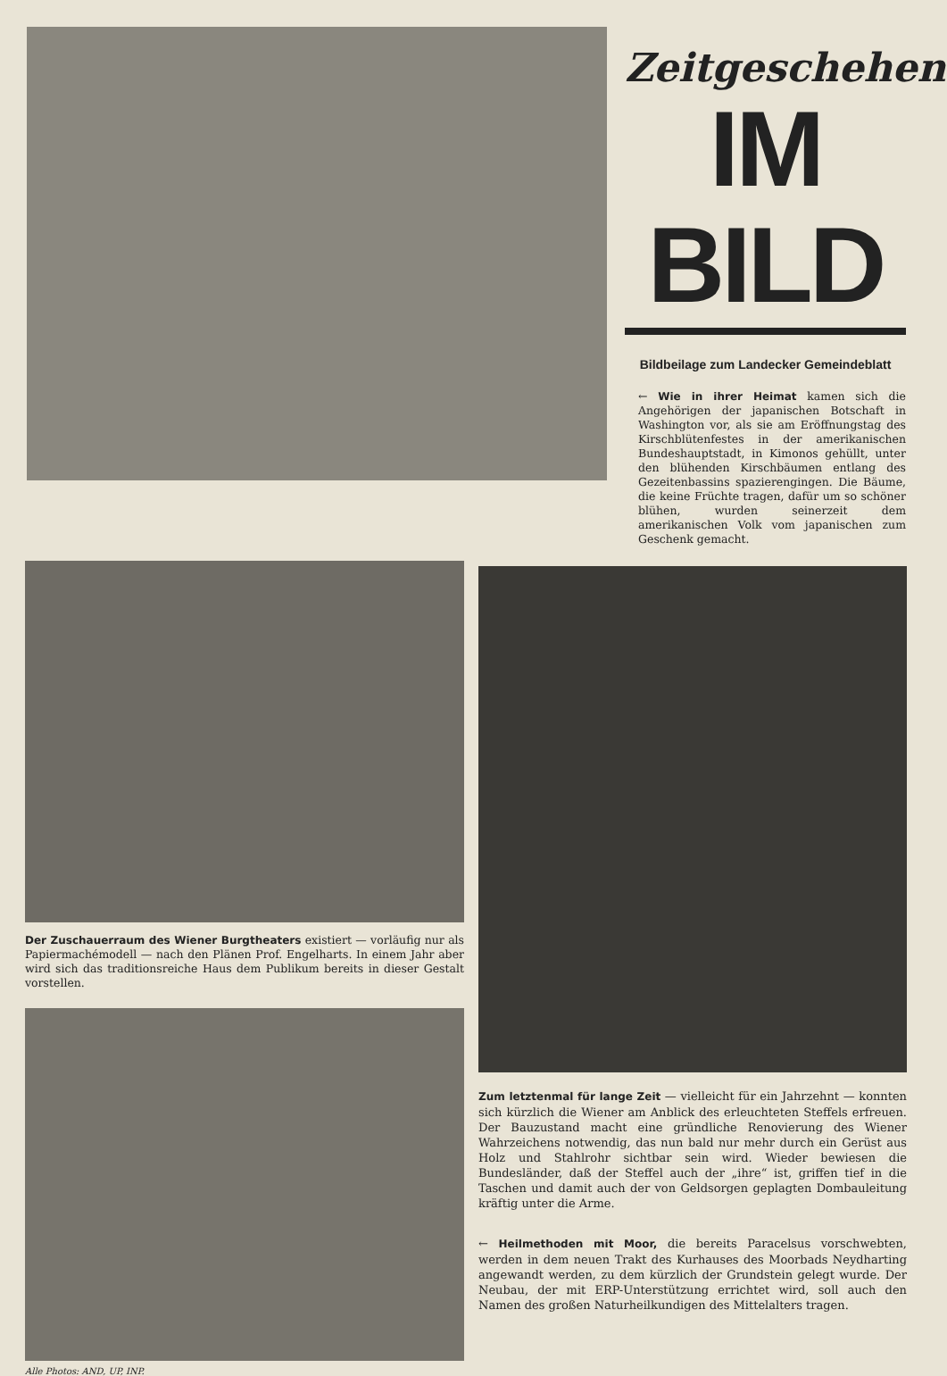Zeitgeschehen
IM BILD
Bildbeilage zum Landecker Gemeindeblatt
← Wie in ihrer Heimat kamen sich die Angehörigen der japanischen Botschaft in Washington vor, als sie am Eröffnungstag des Kirschblütenfestes in der amerikanischen Bundeshauptstadt, in Kimonos gehüllt, unter den blühenden Kirschbäumen entlang des Gezeitenbassins spazierengingen. Die Bäume, die keine Früchte tragen, dafür um so schöner blühen, wurden seinerzeit dem amerikanischen Volk vom japanischen zum Geschenk gemacht.
Der Zuschauerraum des Wiener Burgtheaters existiert — vorläufig nur als Papiermachémodell — nach den Plänen Prof. Engelharts. In einem Jahr aber wird sich das traditionsreiche Haus dem Publikum bereits in dieser Gestalt vorstellen.
Alle Photos: AND, UP, INP.
Zum letztenmal für lange Zeit — vielleicht für ein Jahrzehnt — konnten sich kürzlich die Wiener am Anblick des erleuchteten Steffels erfreuen. Der Bauzustand macht eine gründliche Renovierung des Wiener Wahrzeichens notwendig, das nun bald nur mehr durch ein Gerüst aus Holz und Stahlrohr sichtbar sein wird. Wieder bewiesen die Bundesländer, daß der Steffel auch der „ihre“ ist, griffen tief in die Taschen und damit auch der von Geldsorgen geplagten Dombauleitung kräftig unter die Arme.
← Heilmethoden mit Moor, die bereits Paracelsus vorschwebten, werden in dem neuen Trakt des Kurhauses des Moorbads Neydharting angewandt werden, zu dem kürzlich der Grundstein gelegt wurde. Der Neubau, der mit ERP-Unterstützung errichtet wird, soll auch den Namen des großen Naturheilkundigen des Mittelalters tragen.